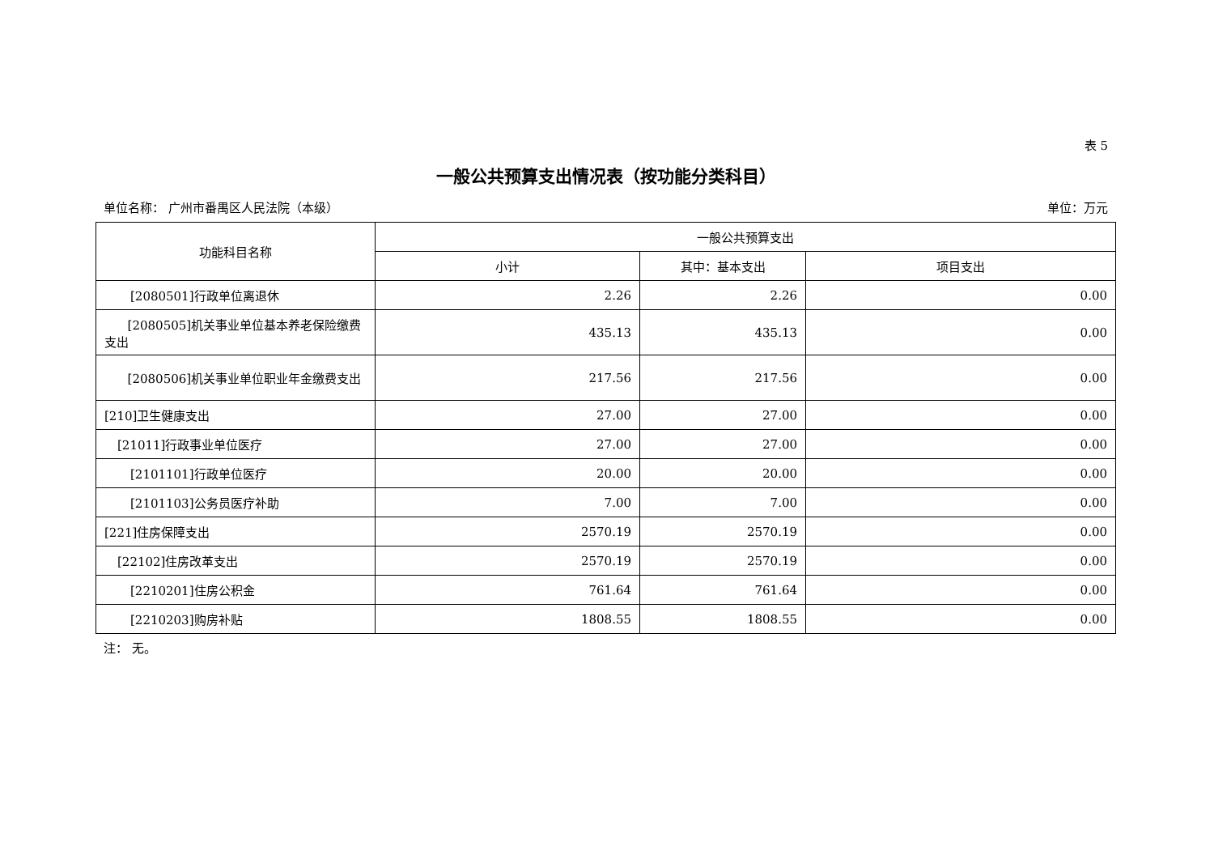表 5
一般公共预算支出情况表（按功能分类科目）
单位名称： 广州市番禺区人民法院（本级） 单位：万元
| 功能科目名称 | 一般公共预算支出 | | |
| --- | --- | --- | --- |
| | 小计 | 其中：基本支出 | 项目支出 |
| [2080501]行政单位离退休 | 2.26 | 2.26 | 0.00 |
| [2080505]机关事业单位基本养老保险缴费支出 | 435.13 | 435.13 | 0.00 |
| [2080506]机关事业单位职业年金缴费支出 | 217.56 | 217.56 | 0.00 |
| [210]卫生健康支出 | 27.00 | 27.00 | 0.00 |
| [21011]行政事业单位医疗 | 27.00 | 27.00 | 0.00 |
| [2101101]行政单位医疗 | 20.00 | 20.00 | 0.00 |
| [2101103]公务员医疗补助 | 7.00 | 7.00 | 0.00 |
| [221]住房保障支出 | 2570.19 | 2570.19 | 0.00 |
| [22102]住房改革支出 | 2570.19 | 2570.19 | 0.00 |
| [2210201]住房公积金 | 761.64 | 761.64 | 0.00 |
| [2210203]购房补贴 | 1808.55 | 1808.55 | 0.00 |
注： 无。